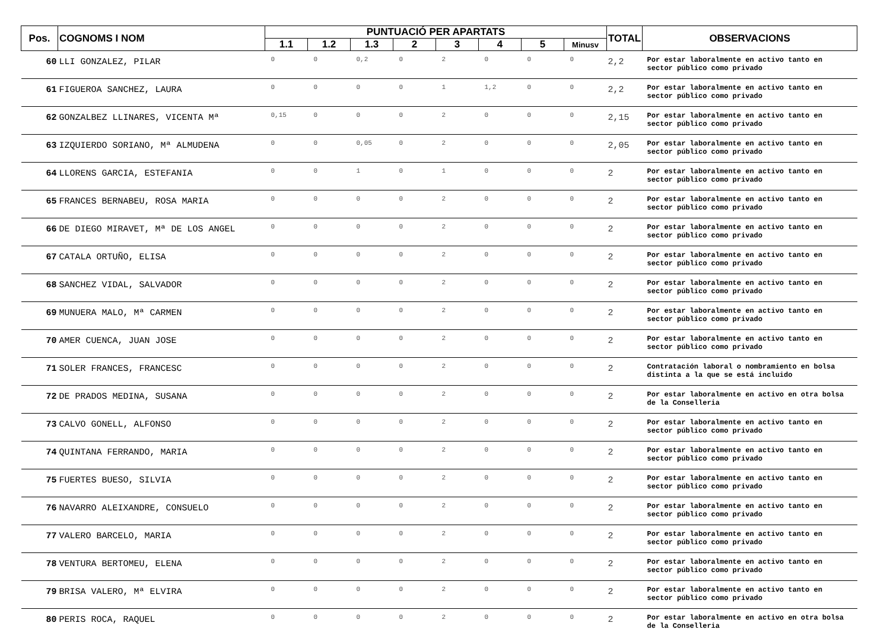| Pos. | COGNOMS I NOM | PUNTUACIÓ PER APARTATS | | | | | | | | TOTAL | OBSERVACIONS |
| --- | --- | --- | --- | --- | --- | --- | --- | --- | --- | --- | --- |
| | | 1.1 | 1.2 | 1.3 | 2 | 3 | 4 | 5 | Minusv | | |
| 60 | LLI GONZALEZ, PILAR | 0 | 0 | 0,2 | 0 | 2 | 0 | 0 | 0 | 2,2 | Por estar laboralmente en activo tanto en sector público como privado |
| 61 | FIGUEROA SANCHEZ, LAURA | 0 | 0 | 0 | 0 | 1 | 1,2 | 0 | 0 | 2,2 | Por estar laboralmente en activo tanto en sector público como privado |
| 62 | GONZALBEZ LLINARES, VICENTA Mª | 0,15 | 0 | 0 | 0 | 2 | 0 | 0 | 0 | 2,15 | Por estar laboralmente en activo tanto en sector público como privado |
| 63 | IZQUIERDO SORIANO, Mª ALMUDENA | 0 | 0 | 0,05 | 0 | 2 | 0 | 0 | 0 | 2,05 | Por estar laboralmente en activo tanto en sector público como privado |
| 64 | LLORENS GARCIA, ESTEFANIA | 0 | 0 | 1 | 0 | 1 | 0 | 0 | 0 | 2 | Por estar laboralmente en activo tanto en sector público como privado |
| 65 | FRANCES BERNABEU, ROSA MARIA | 0 | 0 | 0 | 0 | 2 | 0 | 0 | 0 | 2 | Por estar laboralmente en activo tanto en sector público como privado |
| 66 | DE DIEGO MIRAVET, Mª DE LOS ANGEL | 0 | 0 | 0 | 0 | 2 | 0 | 0 | 0 | 2 | Por estar laboralmente en activo tanto en sector público como privado |
| 67 | CATALA ORTUÑO, ELISA | 0 | 0 | 0 | 0 | 2 | 0 | 0 | 0 | 2 | Por estar laboralmente en activo tanto en sector público como privado |
| 68 | SANCHEZ VIDAL, SALVADOR | 0 | 0 | 0 | 0 | 2 | 0 | 0 | 0 | 2 | Por estar laboralmente en activo tanto en sector público como privado |
| 69 | MUNUERA MALO, Mª CARMEN | 0 | 0 | 0 | 0 | 2 | 0 | 0 | 0 | 2 | Por estar laboralmente en activo tanto en sector público como privado |
| 70 | AMER CUENCA, JUAN JOSE | 0 | 0 | 0 | 0 | 2 | 0 | 0 | 0 | 2 | Por estar laboralmente en activo tanto en sector público como privado |
| 71 | SOLER FRANCES, FRANCESC | 0 | 0 | 0 | 0 | 2 | 0 | 0 | 0 | 2 | Contratación laboral o nombramiento en bolsa distinta a la que se está incluido |
| 72 | DE PRADOS MEDINA, SUSANA | 0 | 0 | 0 | 0 | 2 | 0 | 0 | 0 | 2 | Por estar laboralmente en activo en otra bolsa de la Conselleria |
| 73 | CALVO GONELL, ALFONSO | 0 | 0 | 0 | 0 | 2 | 0 | 0 | 0 | 2 | Por estar laboralmente en activo tanto en sector público como privado |
| 74 | QUINTANA FERRANDO, MARIA | 0 | 0 | 0 | 0 | 2 | 0 | 0 | 0 | 2 | Por estar laboralmente en activo tanto en sector público como privado |
| 75 | FUERTES BUESO, SILVIA | 0 | 0 | 0 | 0 | 2 | 0 | 0 | 0 | 2 | Por estar laboralmente en activo tanto en sector público como privado |
| 76 | NAVARRO ALEIXANDRE, CONSUELO | 0 | 0 | 0 | 0 | 2 | 0 | 0 | 0 | 2 | Por estar laboralmente en activo tanto en sector público como privado |
| 77 | VALERO BARCELO, MARIA | 0 | 0 | 0 | 0 | 2 | 0 | 0 | 0 | 2 | Por estar laboralmente en activo tanto en sector público como privado |
| 78 | VENTURA BERTOMEU, ELENA | 0 | 0 | 0 | 0 | 2 | 0 | 0 | 0 | 2 | Por estar laboralmente en activo tanto en sector público como privado |
| 79 | BRISA VALERO, Mª ELVIRA | 0 | 0 | 0 | 0 | 2 | 0 | 0 | 0 | 2 | Por estar laboralmente en activo tanto en sector público como privado |
| 80 | PERIS ROCA, RAQUEL | 0 | 0 | 0 | 0 | 2 | 0 | 0 | 0 | 2 | Por estar laboralmente en activo en otra bolsa de la Conselleria |